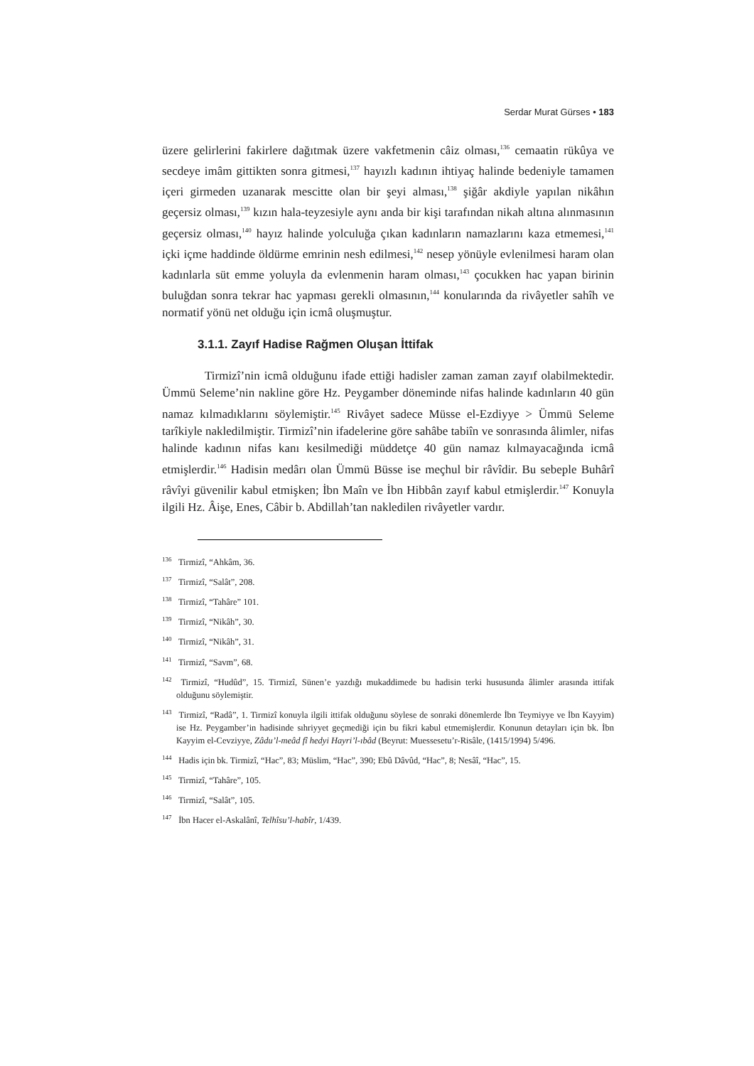Serdar Murat Gürses • 183
üzere gelirlerini fakirlere dağıtmak üzere vakfetmenin câiz olması,<sup>136</sup> cemaatin rükûya ve secdeye imâm gittikten sonra gitmesi,<sup>137</sup> hayızlı kadının ihtiyaç halinde bedeniyle tamamen içeri girmeden uzanarak mescitte olan bir şeyi alması,<sup>138</sup> şiğâr akdiyle yapılan nikâhın geçersiz olması,<sup>139</sup> kızın hala-teyzesiyle aynı anda bir kişi tarafından nikah altına alınmasının geçersiz olması,<sup>140</sup> hayız halinde yolculuğa çıkan kadınların namazlarını kaza etmemesi,<sup>141</sup> içki içme haddinde öldürme emrinin nesh edilmesi,<sup>142</sup> nesep yönüyle evlenilmesi haram olan kadınlarla süt emme yoluyla da evlenmenin haram olması,<sup>143</sup> çocukken hac yapan birinin buluğdan sonra tekrar hac yapması gerekli olmasının,<sup>144</sup> konularında da rivâyetler sahîh ve normatif yönü net olduğu için icmâ oluşmuştur.
3.1.1. Zayıf Hadise Rağmen Oluşan İttifak
Tirmizî’nin icmâ olduğunu ifade ettiği hadisler zaman zaman zayıf olabilmektedir. Ümmü Seleme’nin nakline göre Hz. Peygamber döneminde nifas halinde kadınların 40 gün namaz kılmadıklarını söylemiştir.<sup>145</sup> Rivâyet sadece Müsse el-Ezdiyye > Ümmü Seleme tarîkiyle nakledilmiştir. Tirmizî’nin ifadelerine göre sahâbe tabiîn ve sonrasında âlimler, nifas halinde kadının nifas kanı kesilmediği müddetçe 40 gün namaz kılmayacağında icmâ etmişlerdir.<sup>146</sup> Hadisin medârı olan Ümmü Büsse ise meçhul bir râvîdir. Bu sebeple Buhârî râvîyi güvenilir kabul etmişken; İbn Maîn ve İbn Hibbân zayıf kabul etmişlerdir.<sup>147</sup> Konuyla ilgili Hz. Âişe, Enes, Câbir b. Abdillah’tan nakledilen rivâyetler vardır.
<sup>136</sup> Tirmizî, “Ahkâm, 36.
<sup>137</sup> Tirmizî, “Salât”, 208.
<sup>138</sup> Tirmizî, “Tahâre” 101.
<sup>139</sup> Tirmizî, “Nikâh”, 30.
<sup>140</sup> Tirmizî, “Nikâh”, 31.
<sup>141</sup> Tirmizî, “Savm”, 68.
<sup>142</sup> Tirmizî, “Hudûd”, 15. Tirmizî, Sünen’e yazdığı mukaddimede bu hadisin terki hususunda âlimler arasında ittifak olduğunu söylemiştir.
<sup>143</sup> Tirmizî, “Radâ”, 1. Tirmizî konuyla ilgili ittifak olduğunu söylese de sonraki dönemlerde İbn Teymiyye ve İbn Kayyim) ise Hz. Peygamber’in hadisinde sıhriyyet geçmediği için bu fikri kabul etmemişlerdir. Konunun detayları için bk. İbn Kayyim el-Cevziyye, Zâdu’l-meâd fî hedyi Hayri’l-ıbâd (Beyrut: Muessesetu’r-Risâle, (1415/1994) 5/496.
<sup>144</sup> Hadis için bk. Tirmizî, “Hac”, 83; Müslim, “Hac”, 390; Ebû Dâvûd, “Hac”, 8; Nesâî, “Hac”, 15.
<sup>145</sup> Tirmizî, “Tahâre”, 105.
<sup>146</sup> Tirmizî, “Salât”, 105.
<sup>147</sup> İbn Hacer el-Askalânî, Telhîsu’l-habîr, 1/439.